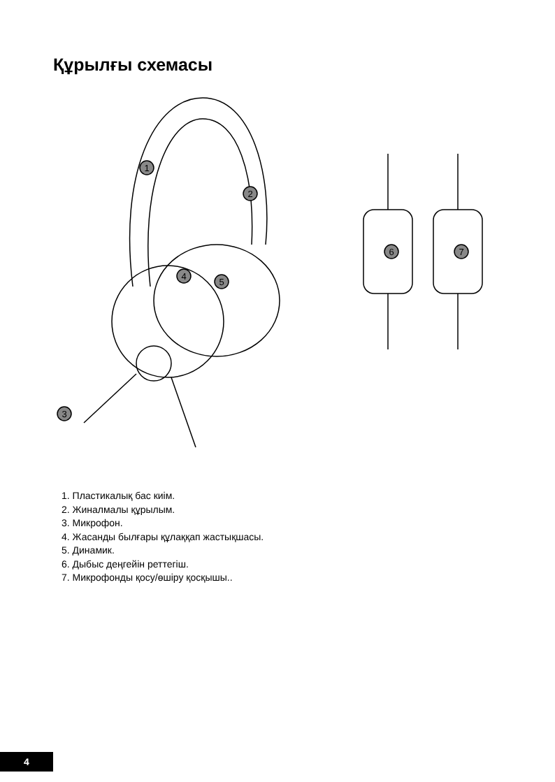Құрылғы схемасы
1
2
4
5
3
6
7
1. Пластикалық бас киім.
2. Жиналмалы құрылым.
3. Микрофон.
4. Жасанды былғары құлаққап жастықшасы.
5. Динамик.
6. Дыбыс деңгейін реттегіш.
7. Микрофонды қосу/өшіру қосқышы..
4